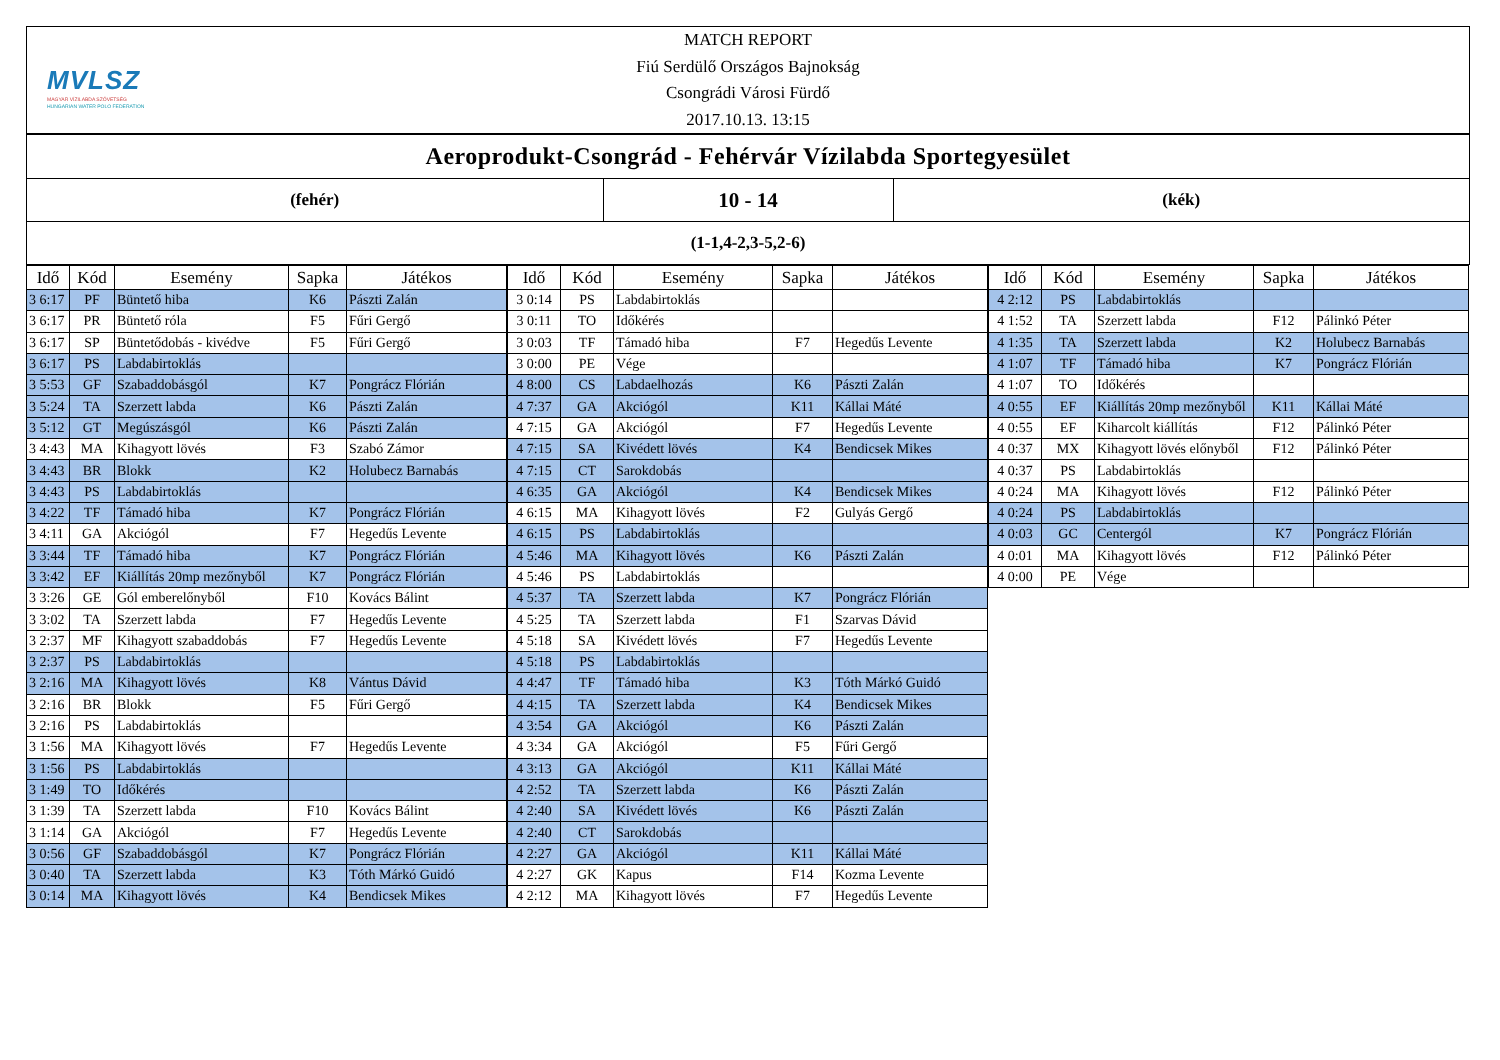MVLSZ
MAGYAR VÍZILABDA SZÖVETSÉG
HUNGARIAN WATER POLO FEDERATION
MATCH REPORT
Fiú Serdülő Országos Bajnokság
Csongrádi Városi Fürdő
2017.10.13. 13:15
Aeroprodukt-Csongrád - Fehérvár Vízilabda Sportegyesület
(fehér)
10 - 14
(kék)
(1-1,4-2,3-5,2-6)
| Idő | Kód | Esemény | Sapka | Játékos |
| --- | --- | --- | --- | --- |
| 3 6:17 | PF | Büntető hiba | K6 | Pászti Zalán |
| 3 6:17 | PR | Büntető róla | F5 | Fűri Gergő |
| 3 6:17 | SP | Büntetődobás - kivédve | F5 | Fűri Gergő |
| 3 6:17 | PS | Labdabirtoklás | | |
| 3 5:53 | GF | Szabaddobásgól | K7 | Pongrácz Flórián |
| 3 5:24 | TA | Szerzett labda | K6 | Pászti Zalán |
| 3 5:12 | GT | Megúszásgól | K6 | Pászti Zalán |
| 3 4:43 | MA | Kihagyott lövés | F3 | Szabó Zámor |
| 3 4:43 | BR | Blokk | K2 | Holubecz Barnabás |
| 3 4:43 | PS | Labdabirtoklás | | |
| 3 4:22 | TF | Támadó hiba | K7 | Pongrácz Flórián |
| 3 4:11 | GA | Akciógól | F7 | Hegedűs Levente |
| 3 3:44 | TF | Támadó hiba | K7 | Pongrácz Flórián |
| 3 3:42 | EF | Kiállítás 20mp mezőnyből | K7 | Pongrácz Flórián |
| 3 3:26 | GE | Gól emberelőnyből | F10 | Kovács Bálint |
| 3 3:02 | TA | Szerzett labda | F7 | Hegedűs Levente |
| 3 2:37 | MF | Kihagyott szabaddobás | F7 | Hegedűs Levente |
| 3 2:37 | PS | Labdabirtoklás | | |
| 3 2:16 | MA | Kihagyott lövés | K8 | Vántus Dávid |
| 3 2:16 | BR | Blokk | F5 | Fűri Gergő |
| 3 2:16 | PS | Labdabirtoklás | | |
| 3 1:56 | MA | Kihagyott lövés | F7 | Hegedűs Levente |
| 3 1:56 | PS | Labdabirtoklás | | |
| 3 1:49 | TO | Időkérés | | |
| 3 1:39 | TA | Szerzett labda | F10 | Kovács Bálint |
| 3 1:14 | GA | Akciógól | F7 | Hegedűs Levente |
| 3 0:56 | GF | Szabaddobásgól | K7 | Pongrácz Flórián |
| 3 0:40 | TA | Szerzett labda | K3 | Tóth Márkó Guidó |
| 3 0:14 | MA | Kihagyott lövés | K4 | Bendicsek Mikes |
| Idő | Kód | Esemény | Sapka | Játékos |
| --- | --- | --- | --- | --- |
| 3 0:14 | PS | Labdabirtoklás | | |
| 3 0:11 | TO | Időkérés | | |
| 3 0:03 | TF | Támadó hiba | F7 | Hegedűs Levente |
| 3 0:00 | PE | Vége | | |
| 4 8:00 | CS | Labdaelhozás | K6 | Pászti Zalán |
| 4 7:37 | GA | Akciógól | K11 | Kállai Máté |
| 4 7:15 | GA | Akciógól | F7 | Hegedűs Levente |
| 4 7:15 | SA | Kivédett lövés | K4 | Bendicsek Mikes |
| 4 7:15 | CT | Sarokdobás | | |
| 4 6:35 | GA | Akciógól | K4 | Bendicsek Mikes |
| 4 6:15 | MA | Kihagyott lövés | F2 | Gulyás Gergő |
| 4 6:15 | PS | Labdabirtoklás | | |
| 4 5:46 | MA | Kihagyott lövés | K6 | Pászti Zalán |
| 4 5:46 | PS | Labdabirtoklás | | |
| 4 5:37 | TA | Szerzett labda | K7 | Pongrácz Flórián |
| 4 5:25 | TA | Szerzett labda | F1 | Szarvas Dávid |
| 4 5:18 | SA | Kivédett lövés | F7 | Hegedűs Levente |
| 4 5:18 | PS | Labdabirtoklás | | |
| 4 4:47 | TF | Támadó hiba | K3 | Tóth Márkó Guidó |
| 4 4:15 | TA | Szerzett labda | K4 | Bendicsek Mikes |
| 4 3:54 | GA | Akciógól | K6 | Pászti Zalán |
| 4 3:34 | GA | Akciógól | F5 | Fűri Gergő |
| 4 3:13 | GA | Akciógól | K11 | Kállai Máté |
| 4 2:52 | TA | Szerzett labda | K6 | Pászti Zalán |
| 4 2:40 | SA | Kivédett lövés | K6 | Pászti Zalán |
| 4 2:40 | CT | Sarokdobás | | |
| 4 2:27 | GA | Akciógól | K11 | Kállai Máté |
| 4 2:27 | GK | Kapus | F14 | Kozma Levente |
| 4 2:12 | MA | Kihagyott lövés | F7 | Hegedűs Levente |
| Idő | Kód | Esemény | Sapka | Játékos |
| --- | --- | --- | --- | --- |
| 4 2:12 | PS | Labdabirtoklás | | |
| 4 1:52 | TA | Szerzett labda | F12 | Pálinkó Péter |
| 4 1:35 | TA | Szerzett labda | K2 | Holubecz Barnabás |
| 4 1:07 | TF | Támadó hiba | K7 | Pongrácz Flórián |
| 4 1:07 | TO | Időkérés | | |
| 4 0:55 | EF | Kiállítás 20mp mezőnyből | K11 | Kállai Máté |
| 4 0:55 | EF | Kiharcolt kiállítás | F12 | Pálinkó Péter |
| 4 0:37 | MX | Kihagyott lövés előnyből | F12 | Pálinkó Péter |
| 4 0:37 | PS | Labdabirtoklás | | |
| 4 0:24 | MA | Kihagyott lövés | F12 | Pálinkó Péter |
| 4 0:24 | PS | Labdabirtoklás | | |
| 4 0:03 | GC | Centergól | K7 | Pongrácz Flórián |
| 4 0:01 | MA | Kihagyott lövés | F12 | Pálinkó Péter |
| 4 0:00 | PE | Vége | | |